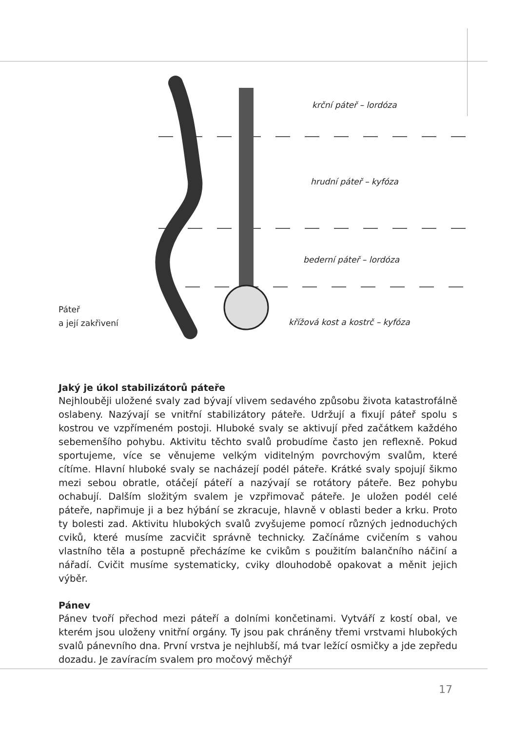krční páteř – lordóza
hrudní páteř – kyfóza
bederní páteř – lordóza
křížová kost a kostrč – kyfóza
Páteř
a její zakřivení
Jaký je úkol stabilizátorů páteře
Nejhlouběji uložené svaly zad bývají vlivem sedavého způsobu života katastrofálně oslabeny. Nazývají se vnitřní stabilizátory páteře. Udržují a fixují páteř spolu s kostrou ve vzpřímeném postoji. Hluboké svaly se aktivují před začátkem každého sebemenšího pohybu. Aktivitu těchto svalů probudíme často jen reflexně. Pokud sportujeme, více se věnujeme velkým viditelným povrchovým svalům, které cítíme. Hlavní hluboké svaly se nacházejí podél páteře. Krátké svaly spojují šikmo mezi sebou obratle, otáčejí páteří a nazývají se rotátory páteře. Bez pohybu ochabují. Dalším složitým svalem je vzpřimovač páteře. Je uložen podél celé páteře, napřimuje ji a bez hýbání se zkracuje, hlavně v oblasti beder a krku. Proto ty bolesti zad. Aktivitu hlubokých svalů zvyšujeme pomocí různých jednoduchých cviků, které musíme zacvičit správně technicky. Začínáme cvičením s vahou vlastního těla a postupně přecházíme ke cvikům s použitím balančního náčiní a nářadí. Cvičit musíme systematicky, cviky dlouhodobě opakovat a měnit jejich výběr.
Pánev
Pánev tvoří přechod mezi páteří a dolními končetinami. Vytváří z kostí obal, ve kterém jsou uloženy vnitřní orgány. Ty jsou pak chráněny třemi vrstvami hlubokých svalů pánevního dna. První vrstva je nejhlubší, má tvar ležící osmičky a jde zepředu dozadu. Je zavíracím svalem pro močový měchýř
17